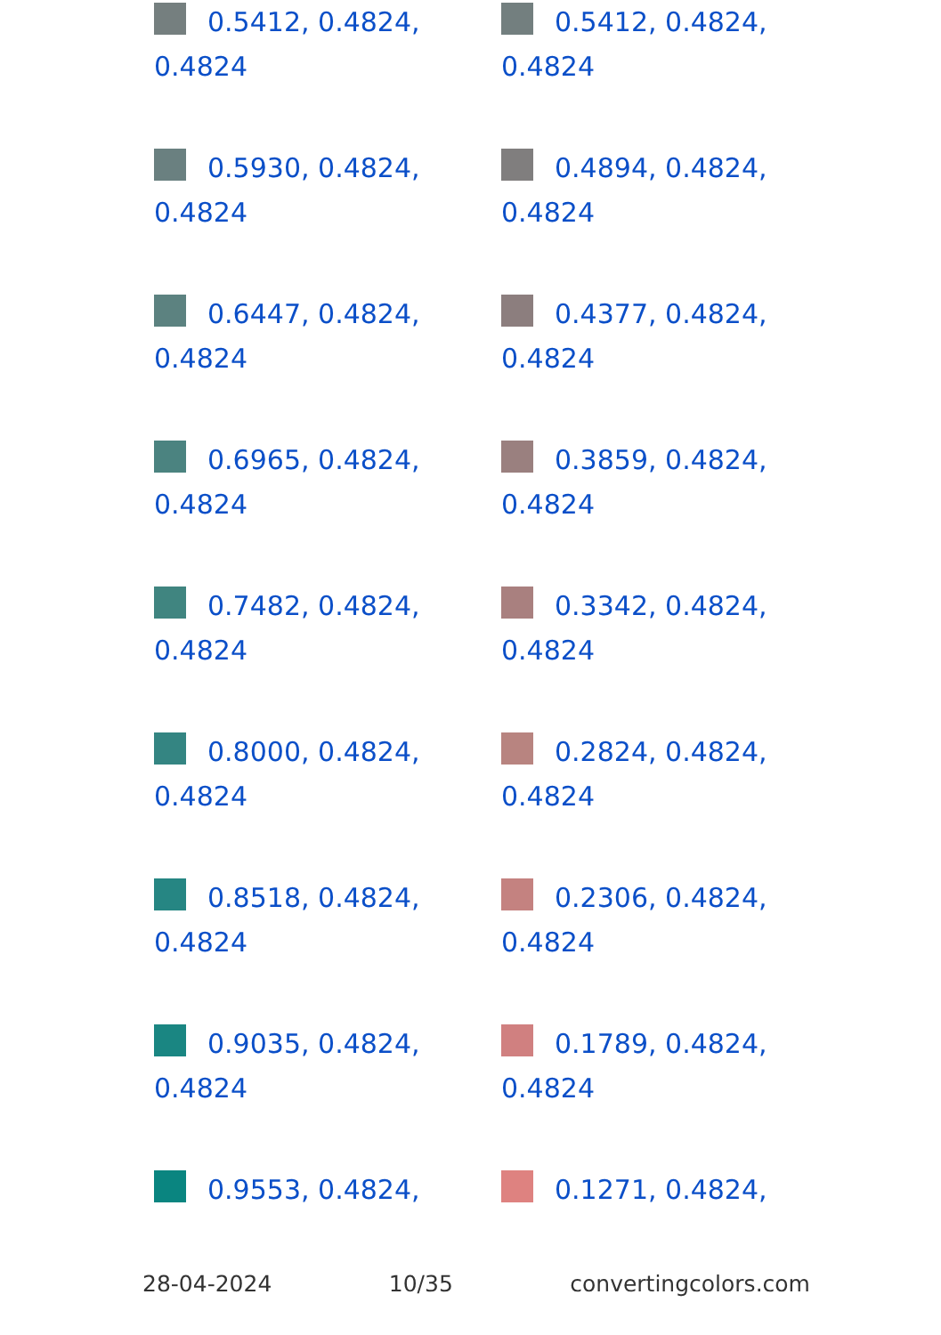0.5412, 0.4824, 0.4824
0.5412, 0.4824, 0.4824
0.5930, 0.4824, 0.4824
0.4894, 0.4824, 0.4824
0.6447, 0.4824, 0.4824
0.4377, 0.4824, 0.4824
0.6965, 0.4824, 0.4824
0.3859, 0.4824, 0.4824
0.7482, 0.4824, 0.4824
0.3342, 0.4824, 0.4824
0.8000, 0.4824, 0.4824
0.2824, 0.4824, 0.4824
0.8518, 0.4824, 0.4824
0.2306, 0.4824, 0.4824
0.9035, 0.4824, 0.4824
0.1789, 0.4824, 0.4824
0.9553, 0.4824,
0.1271, 0.4824,
28-04-2024 10/35 convertingcolors.com